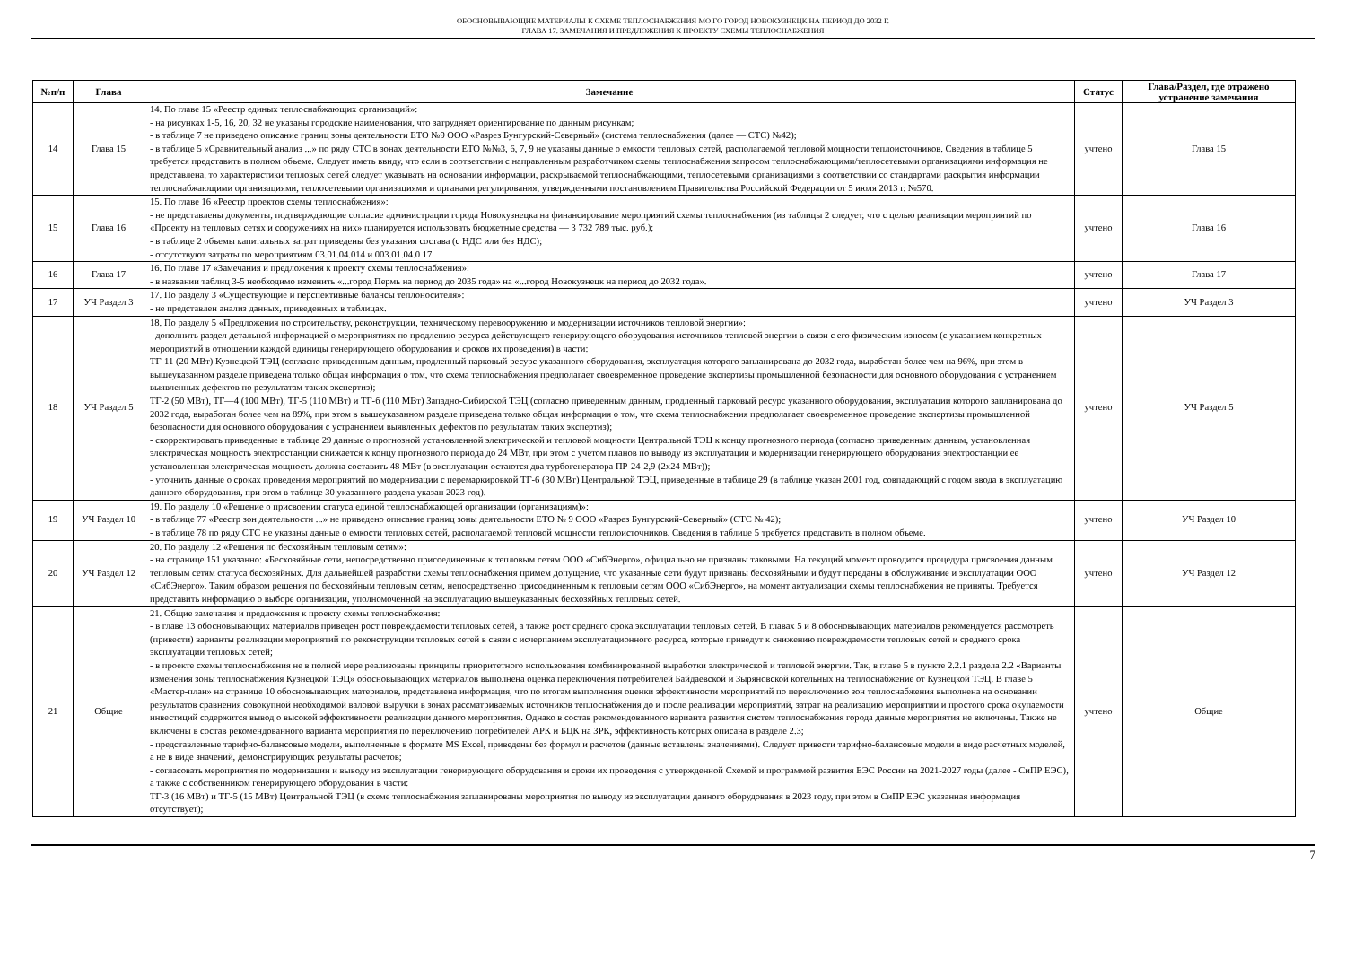ОБОСНОВЫВАЮЩИЕ МАТЕРИАЛЫ К СХЕМЕ ТЕПЛОСНАБЖЕНИЯ МО ГО ГОРОД НОВОКУЗНЕЦК НА ПЕРИОД ДО 2032 Г.
ГЛАВА 17. ЗАМЕЧАНИЯ И ПРЕДЛОЖЕНИЯ К ПРОЕКТУ СХЕМЫ ТЕПЛОСНАБЖЕНИЯ
| №п/п | Глава | Замечание | Статус | Глава/Раздел, где отражено устранение замечания |
| --- | --- | --- | --- | --- |
| 14 | Глава 15 | 14. По главе 15 «Реестр единых теплоснабжающих организаций»: - на рисунках 1-5, 16, 20, 32 не указаны городские наименования, что затрудняет ориентирование по данным рисункам; - в таблице 7 не приведено описание границ зоны деятельности ЕТО №9 ООО «Разрез Бунгурский-Северный» (система теплоснабжения (далее — СТС) №42); - в таблице 5 «Сравнительный анализ ...» по ряду СТС в зонах деятельности ЕТО №№3, 6, 7, 9 не указаны данные о емкости тепловых сетей, располагаемой тепловой мощности теплоисточников. Сведения в таблице 5 требуется представить в полном объеме. Следует иметь ввиду, что если в соответствии с направленным разработчиком схемы теплоснабжения запросом теплоснабжающими/теплосетевыми организациями информация не представлена, то характеристики тепловых сетей следует указывать на основании информации, раскрываемой теплоснабжающими, теплосетевыми организациями в соответствии со стандартами раскрытия информации теплоснабжающими организациями, теплосетевыми организациями и органами регулирования, утвержденными постановлением Правительства Российской Федерации от 5 июля 2013 г. №570. | учтено | Глава 15 |
| 15 | Глава 16 | 15. По главе 16 «Реестр проектов схемы теплоснабжения»: - не представлены документы, подтверждающие согласие администрации города Новокузнецка на финансирование мероприятий схемы теплоснабжения (из таблицы 2 следует, что с целью реализации мероприятий по «Проекту на тепловых сетях и сооружениях на них» планируется использовать бюджетные средства — 3 732 789 тыс. руб.); - в таблице 2 объемы капитальных затрат приведены без указания состава (с НДС или без НДС); - отсутствуют затраты по мероприятиям 03.01.04.014 и 003.01.04.0 17. | учтено | Глава 16 |
| 16 | Глава 17 | 16. По главе 17 «Замечания и предложения к проекту схемы теплоснабжения»: - в названии таблиц 3-5 необходимо изменить «...город Пермь на период до 2035 года» на «...город Новокузнецк на период до 2032 года». | учтено | Глава 17 |
| 17 | УЧ Раздел 3 | 17. По разделу 3 «Существующие и перспективные балансы теплоносителя»: - не представлен анализ данных, приведенных в таблицах. | учтено | УЧ Раздел 3 |
| 18 | УЧ Раздел 5 | 18. По разделу 5 «Предложения по строительству, реконструкции, техническому перевооружению и модернизации источников тепловой энергии»: - дополнить раздел детальной информацией о мероприятиях по продлению ресурса действующего генерирующего оборудования источников тепловой энергии в связи с его физическим износом (с указанием конкретных мероприятий в отношении каждой единицы генерирующего оборудования и сроков их проведения) в части: ТГ-11 (20 МВт) Кузнецкой ТЭЦ (согласно приведенным данным, продленный парковый ресурс указанного оборудования, эксплуатация которого запланирована до 2032 года, выработан более чем на 96%, при этом в вышеуказанном разделе приведена только общая информация о том, что схема теплоснабжения предполагает своевременное проведение экспертизы промышленной безопасности для основного оборудования с устранением выявленных дефектов по результатам таких экспертиз); ТГ-2 (50 МВт), ТГ—4 (100 МВт), ТГ-5 (110 МВт) и ТГ-б (110 МВт) Западно-Сибирской ТЭЦ (согласно приведенным данным, продленный парковый ресурс указанного оборудования, эксплуатации которого запланирована до 2032 года, выработан более чем на 89%, при этом в вышеуказанном разделе приведена только общая информация о том, что схема теплоснабжения предполагает своевременное проведение экспертизы промышленной безопасности для основного оборудования с устранением выявленных дефектов по результатам таких экспертиз); - скорректировать приведенные в таблице 29 данные о прогнозной установленной электрической и тепловой мощности Центральной ТЭЦ к концу прогнозного периода (согласно приведенным данным, установленная электрическая мощность электростанции снижается к концу прогнозного периода до 24 МВт, при этом с учетом планов по выводу из эксплуатации и модернизации генерирующего оборудования электростанции ее установленная электрическая мощность должна составить 48 МВт (в эксплуатации остаются два турбогенератора ПР-24-2,9 (2х24 МВт)); - уточнить данные о сроках проведения мероприятий по модернизации с перемаркировкой ТГ-6 (30 МВт) Центральной ТЭЦ, приведенные в таблице 29 (в таблице указан 2001 год, совпадающий с годом ввода в эксплуатацию данного оборудования, при этом в таблице 30 указанного раздела указан 2023 год). | учтено | УЧ Раздел 5 |
| 19 | УЧ Раздел 10 | 19. По разделу 10 «Решение о присвоении статуса единой теплоснабжающей организации (организациям)»: - в таблице 77 «Реестр зон деятельности ...» не приведено описание границ зоны деятельности ЕТО № 9 ООО «Разрез Бунгурский-Северный» (СТС № 42); - в таблице 78 по ряду СТС не указаны данные о емкости тепловых сетей, располагаемой тепловой мощности теплоисточников. Сведения в таблице 5 требуется представить в полном объеме. | учтено | УЧ Раздел 10 |
| 20 | УЧ Раздел 12 | 20. По разделу 12 «Решения по бесхозяйным тепловым сетям»: - на странице 151 указанно: «Бесхозяйные сети, непосредственно присоединенные к тепловым сетям ООО «СибЭнерго», официально не признаны таковыми. На текущий момент проводится процедура присвоения данным тепловым сетям статуса бесхозяйных. Для дальнейшей разработки схемы теплоснабжения примем допущение, что указанные сети будут признаны бесхозяйными и будут переданы в обслуживание и эксплуатации ООО «СибЭнерго». Таким образом решения по бесхозяйным тепловым сетям, непосредственно присоединенным к тепловым сетям ООО «СибЭнерго», на момент актуализации схемы теплоснабжения не приняты. Требуется представить информацию о выборе организации, уполномоченной на эксплуатацию вышеуказанных бесхозяйных тепловых сетей. | учтено | УЧ Раздел 12 |
| 21 | Общие | 21. Общие замечания и предложения к проекту схемы теплоснабжения: - в главе 13 обосновывающих материалов приведен рост повреждаемости тепловых сетей, а также рост среднего срока эксплуатации тепловых сетей. В главах 5 и 8 обосновывающих материалов рекомендуется рассмотреть (привести) варианты реализации мероприятий по реконструкции тепловых сетей в связи с исчерпанием эксплуатационного ресурса, которые приведут к снижению повреждаемости тепловых сетей и среднего срока эксплуатации тепловых сетей; - в проекте схемы теплоснабжения не в полной мере реализованы принципы приоритетного использования комбинированной выработки электрической и тепловой энергии. Так, в главе 5 в пункте 2.2.1 раздела 2.2 «Варианты изменения зоны теплоснабжения Кузнецкой ТЭЦ» обосновывающих материалов выполнена оценка переключения потребителей Байдаевской и Зыряновской котельных на теплоснабжение от Кузнецкой ТЭЦ. В главе 5 «Мастер-план» на странице 10 обосновывающих материалов, представлена информация, что по итогам выполнения оценки эффективности мероприятий по переключению зон теплоснабжения выполнена на основании результатов сравнения совокупной необходимой валовой выручки в зонах рассматриваемых источников теплоснабжения до и после реализации мероприятий, затрат на реализацию мероприятии и простого срока окупаемости инвестиций содержится вывод о высокой эффективности реализации данного мероприятия. Однако в состав рекомендованного варианта развития систем теплоснабжения города данные мероприятия не включены. Также не включены в состав рекомендованного варианта мероприятия по переключению потребителей АРК и БЦК на ЗРК, эффективность которых описана в разделе 2.3; - представленные тарифно-балансовые модели, выполненные в формате MS Excel, приведены без формул и расчетов (данные вставлены значениями). Следует привести тарифно-балансовые модели в виде расчетных моделей, а не в виде значений, демонстрирующих результаты расчетов; - согласовать мероприятия по модернизации и выводу из эксплуатации генерирующего оборудования и сроки их проведения с утвержденной Схемой и программой развития ЕЭС России на 2021-2027 годы (далее - СиПР ЕЭС), а также с собственником генерирующего оборудования в части: ТГ-3 (16 МВт) и ТГ-5 (15 МВт) Центральной ТЭЦ (в схеме теплоснабжения запланированы мероприятия по выводу из эксплуатации данного оборудования в 2023 году, при этом в СиПР ЕЭС указанная информация отсутствует); | учтено | Общие |
7